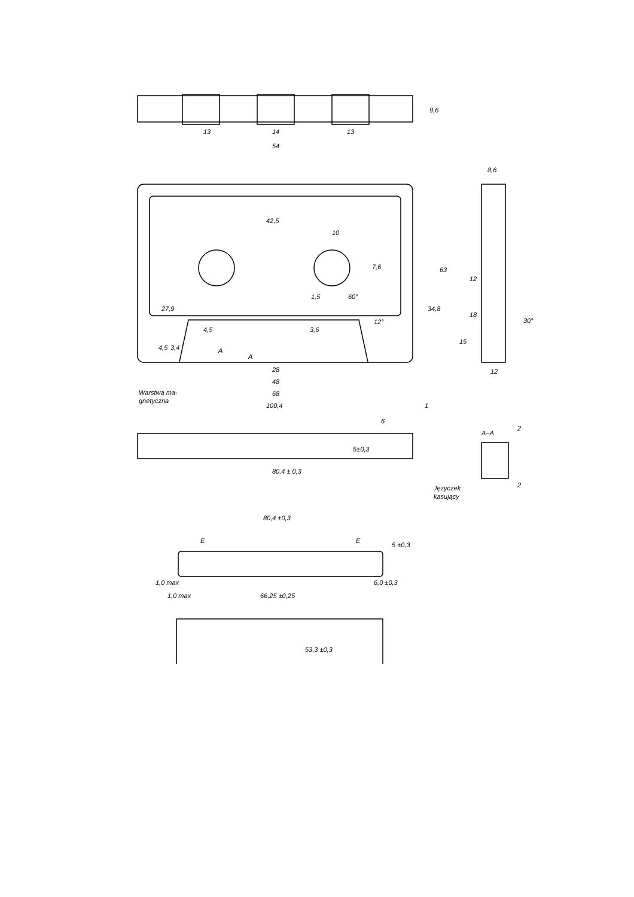13
14
13
54
9,6
8,6
42,5
10
7,6
1,5
60°
12°
4,5
3,6
27,9
4,5
3,4
A
A
34,8
63
12
18
15
12
30°
28
48
68
Warstwa ma-
gnetyczna
100,4
1
6
5±0,3
80,4 ± 0,3
A–A
2
2
Języczek
kasujący
80,4 ±0,3
E
E
5 ±0,3
1,0 max
1,0 max
66,25 ±0,25
6,0 ±0,3
53,3 ±0,3